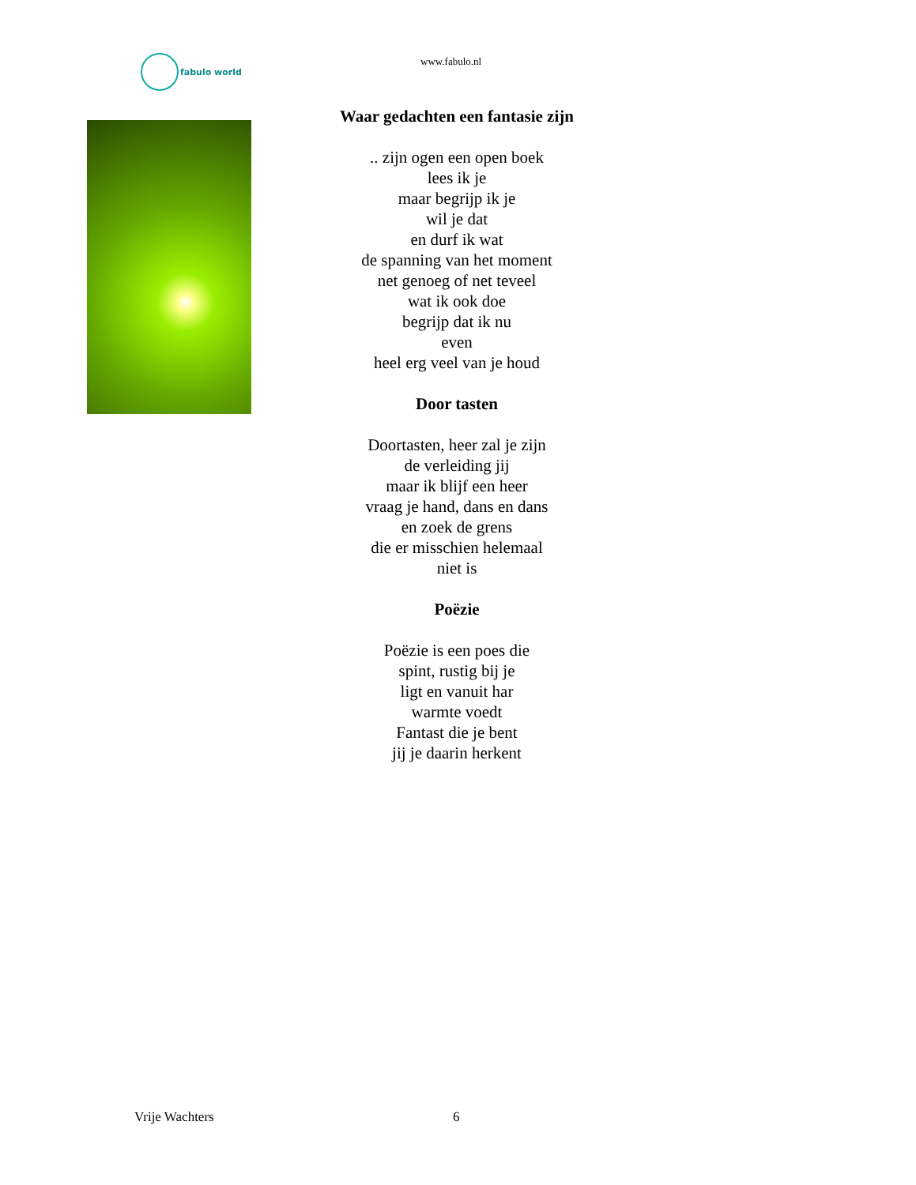fabulo world
www.fabulo.nl
Waar gedachten een fantasie zijn
.. zijn ogen een open boek
lees ik je
maar begrijp ik je
wil je dat
en durf ik wat
de spanning van het moment
net genoeg of net teveel
wat ik ook doe
begrijp dat ik nu
even
heel erg veel van je houd
Door tasten
Doortasten, heer zal je zijn
de verleiding jij
maar ik blijf een heer
vraag je hand, dans en dans
en zoek de grens
die er misschien helemaal
niet is
Poëzie
Poëzie is een poes die
spint, rustig bij je
ligt en vanuit har
warmte voedt
Fantast die je bent
jij je daarin herkent
Vrije Wachters 6